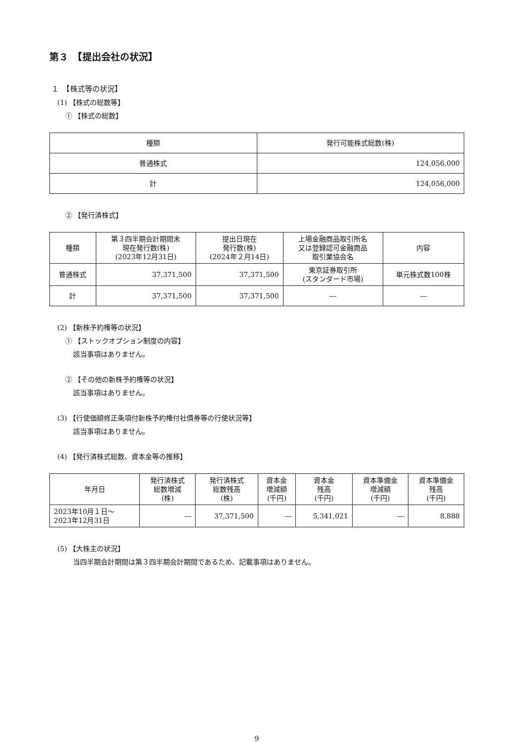第３　【提出会社の状況】
１　【株式等の状況】
(1) 【株式の総数等】
① 【株式の総数】
| 種類 | 発行可能株式総数(株) |
| --- | --- |
| 普通株式 | 124,056,000 |
| 計 | 124,056,000 |
② 【発行済株式】
| 種類 | 第３四半期会計期間末 現在発行数(株) (2023年12月31日) | 提出日現在 発行数(株) (2024年２月14日) | 上場金融商品取引所名 又は登録認可金融商品 取引業協会名 | 内容 |
| --- | --- | --- | --- | --- |
| 普通株式 | 37,371,500 | 37,371,500 | 東京証券取引所 (スタンダード市場) | 単元株式数100株 |
| 計 | 37,371,500 | 37,371,500 | ― | ― |
(2) 【新株予約権等の状況】
① 【ストックオプション制度の内容】
該当事項はありません。
② 【その他の新株予約権等の状況】
該当事項はありません。
(3) 【行使価額修正条項付新株予約権付社債券等の行使状況等】
該当事項はありません。
(4) 【発行済株式総数、資本金等の推移】
| 年月日 | 発行済株式 総数増減 (株) | 発行済株式 総数残高 (株) | 資本金 増減額 (千円) | 資本金 残高 (千円) | 資本準備金 増減額 (千円) | 資本準備金 残高 (千円) |
| --- | --- | --- | --- | --- | --- | --- |
| 2023年10月１日～ 2023年12月31日 | ― | 37,371,500 | ― | 5,341,021 | ― | 8,888 |
(5) 【大株主の状況】
当四半期会計期間は第３四半期会計期間であるため、記載事項はありません。
9